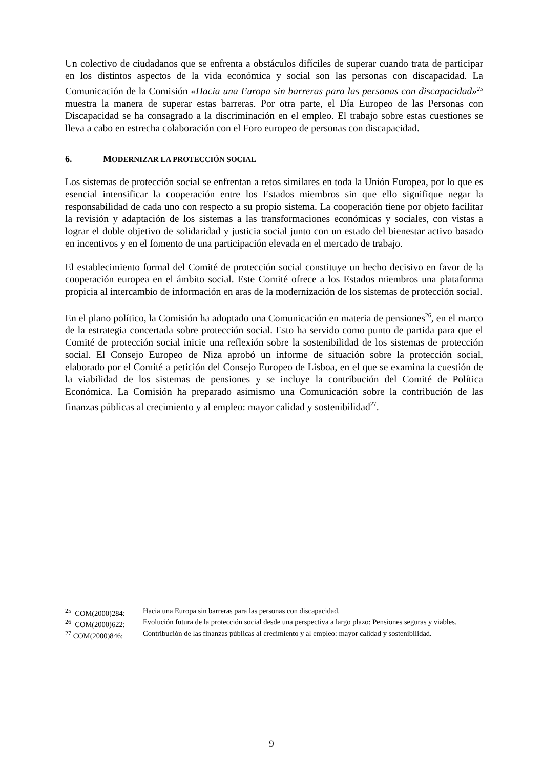Un colectivo de ciudadanos que se enfrenta a obstáculos difíciles de superar cuando trata de participar en los distintos aspectos de la vida económica y social son las personas con discapacidad. La Comunicación de la Comisión «Hacia una Europa sin barreras para las personas con discapacidad»<sup>25</sup> muestra la manera de superar estas barreras. Por otra parte, el Día Europeo de las Personas con Discapacidad se ha consagrado a la discriminación en el empleo. El trabajo sobre estas cuestiones se lleva a cabo en estrecha colaboración con el Foro europeo de personas con discapacidad.
6. MODERNIZAR LA PROTECCIÓN SOCIAL
Los sistemas de protección social se enfrentan a retos similares en toda la Unión Europea, por lo que es esencial intensificar la cooperación entre los Estados miembros sin que ello signifique negar la responsabilidad de cada uno con respecto a su propio sistema. La cooperación tiene por objeto facilitar la revisión y adaptación de los sistemas a las transformaciones económicas y sociales, con vistas a lograr el doble objetivo de solidaridad y justicia social junto con un estado del bienestar activo basado en incentivos y en el fomento de una participación elevada en el mercado de trabajo.
El establecimiento formal del Comité de protección social constituye un hecho decisivo en favor de la cooperación europea en el ámbito social. Este Comité ofrece a los Estados miembros una plataforma propicia al intercambio de información en aras de la modernización de los sistemas de protección social.
En el plano político, la Comisión ha adoptado una Comunicación en materia de pensiones<sup>26</sup>, en el marco de la estrategia concertada sobre protección social. Esto ha servido como punto de partida para que el Comité de protección social inicie una reflexión sobre la sostenibilidad de los sistemas de protección social. El Consejo Europeo de Niza aprobó un informe de situación sobre la protección social, elaborado por el Comité a petición del Consejo Europeo de Lisboa, en el que se examina la cuestión de la viabilidad de los sistemas de pensiones y se incluye la contribución del Comité de Política Económica. La Comisión ha preparado asimismo una Comunicación sobre la contribución de las finanzas públicas al crecimiento y al empleo: mayor calidad y sostenibilidad<sup>27</sup>.
| <sup>25</sup> COM(2000)284: | Hacia una Europa sin barreras para las personas con discapacidad. |
| <sup>26</sup> COM(2000)622: | Evolución futura de la protección social desde una perspectiva a largo plazo: Pensiones seguras y viables. |
| <sup>27</sup> COM(2000)846: | Contribución de las finanzas públicas al crecimiento y al empleo: mayor calidad y sostenibilidad. |
9